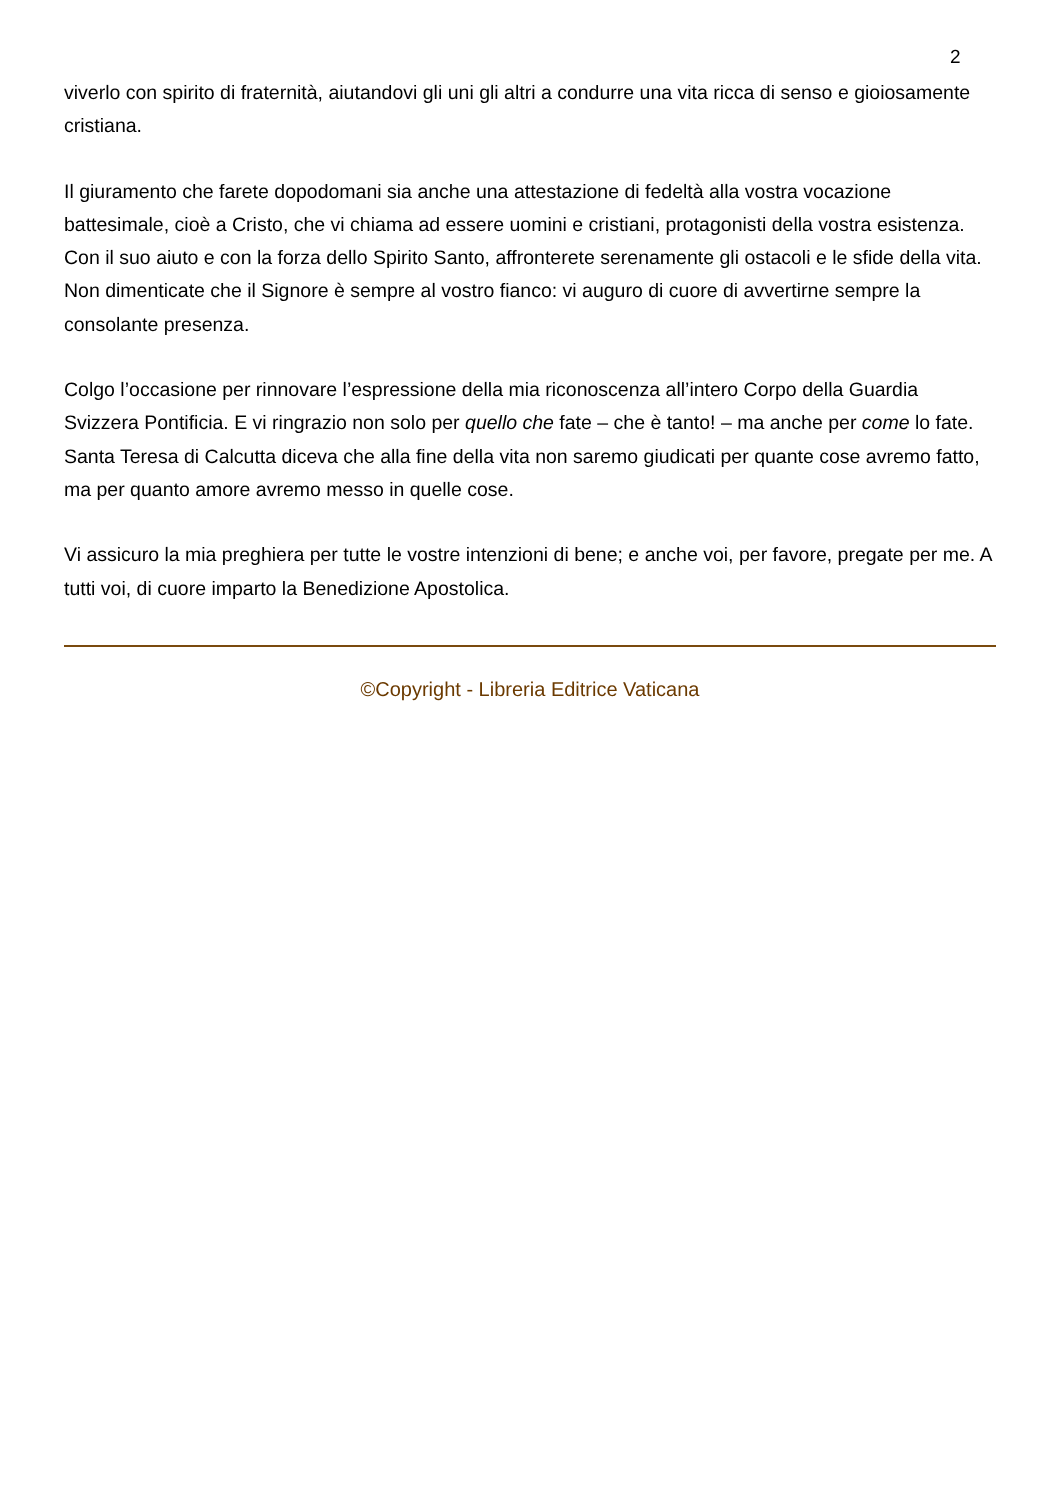2
viverlo con spirito di fraternità, aiutandovi gli uni gli altri a condurre una vita ricca di senso e gioiosamente cristiana.
Il giuramento che farete dopodomani sia anche una attestazione di fedeltà alla vostra vocazione battesimale, cioè a Cristo, che vi chiama ad essere uomini e cristiani, protagonisti della vostra esistenza. Con il suo aiuto e con la forza dello Spirito Santo, affronterete serenamente gli ostacoli e le sfide della vita. Non dimenticate che il Signore è sempre al vostro fianco: vi auguro di cuore di avvertirne sempre la consolante presenza.
Colgo l’occasione per rinnovare l’espressione della mia riconoscenza all’intero Corpo della Guardia Svizzera Pontificia. E vi ringrazio non solo per quello che fate – che è tanto! – ma anche per come lo fate. Santa Teresa di Calcutta diceva che alla fine della vita non saremo giudicati per quante cose avremo fatto, ma per quanto amore avremo messo in quelle cose.
Vi assicuro la mia preghiera per tutte le vostre intenzioni di bene; e anche voi, per favore, pregate per me. A tutti voi, di cuore imparto la Benedizione Apostolica.
©Copyright - Libreria Editrice Vaticana